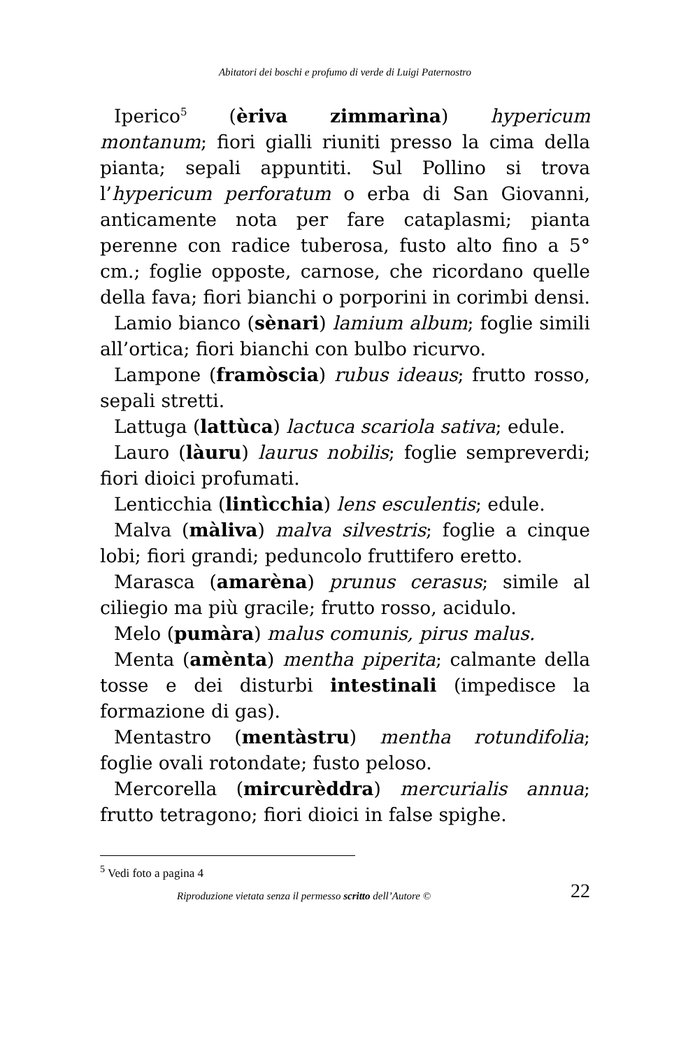Abitatori dei boschi e profumo di verde di Luigi Paternostro
Iperico<sup>5</sup> (èriva zimmarìna) hypericum montanum; fiori gialli riuniti presso la cima della pianta; sepali appuntiti. Sul Pollino si trova l’hypericum perforatum o erba di San Giovanni, anticamente nota per fare cataplasmi; pianta perenne con radice tuberosa, fusto alto fino a 5° cm.; foglie opposte, carnose, che ricordano quelle della fava; fiori bianchi o porporini in corimbi densi.
Lamio bianco (sènari) lamium album; foglie simili all’ortica; fiori bianchi con bulbo ricurvo.
Lampone (framòscia) rubus ideaus; frutto rosso, sepali stretti.
Lattuga (lattùca) lactuca scariola sativa; edule.
Lauro (làuru) laurus nobilis; foglie sempreverdi; fiori dioici profumati.
Lenticchia (lintìcchia) lens esculentis; edule.
Malva (màliva) malva silvestris; foglie a cinque lobi; fiori grandi; peduncolo fruttifero eretto.
Marasca (amarèna) prunus cerasus; simile al ciliegio ma più gracile; frutto rosso, acidulo.
Melo (pumàra) malus comunis, pirus malus.
Menta (amènta) mentha piperita; calmante della tosse e dei disturbi intestinali (impedisce la formazione di gas).
Mentastro (mentàstru) mentha rotundifolia; foglie ovali rotondate; fusto peloso.
Mercorella (mircurèddra) mercurialis annua; frutto tetragono; fiori dioici in false spighe.
<sup>5</sup> Vedi foto a pagina 4
Riproduzione vietata senza il permesso scritto dell’Autore © 22